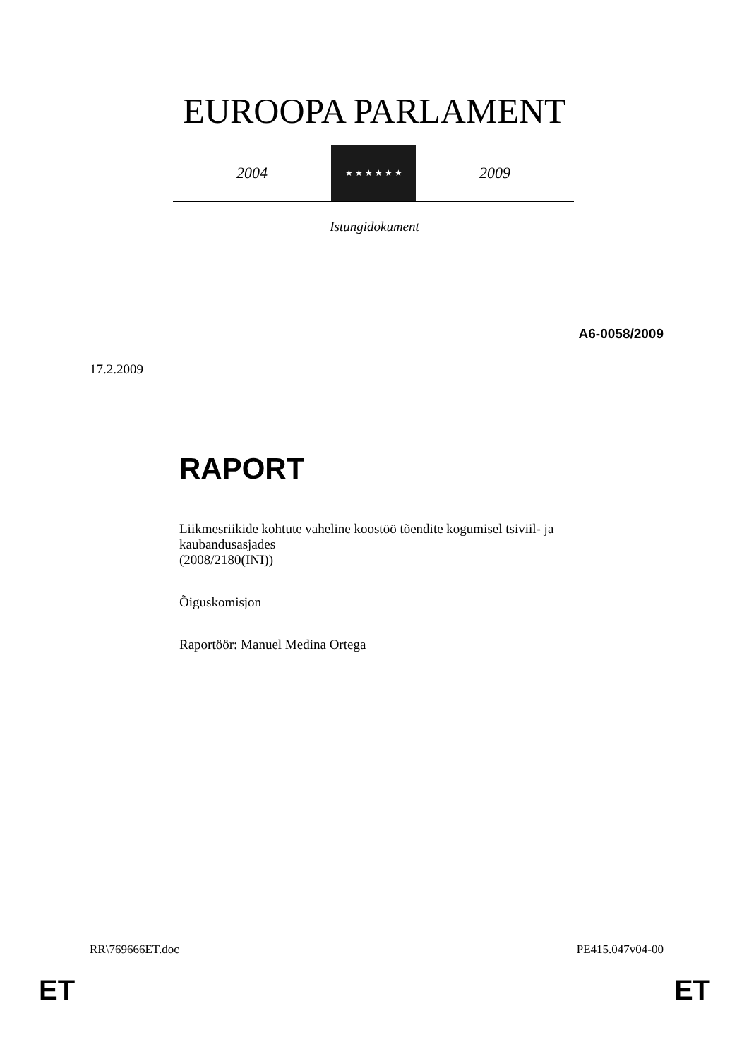EUROOPA PARLAMENT
2004
★ ★ ★ ★ ★ ★
2009
Istungidokument
A6-0058/2009
17.2.2009
RAPORT
Liikmesriikide kohtute vaheline koostöö tõendite kogumisel tsiviil- ja kaubandusasjades
(2008/2180(INI))
Õiguskomisjon
Raportöör: Manuel Medina Ortega
RR\769666ET.doc PE415.047v04-00
ET ET